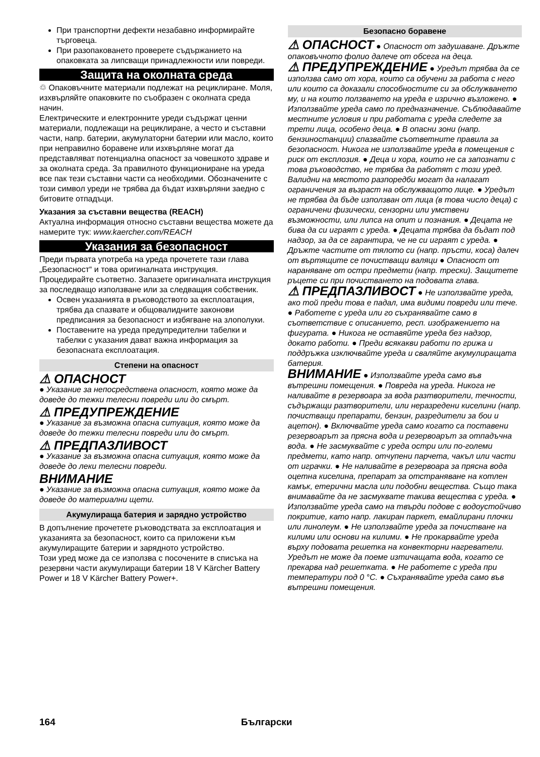При транспортни дефекти незабавно информирайте търговеца.
При разопаковането проверете съдържанието на опаковката за липсващи принадлежности или повреди.
Защита на околната среда
♲ Опаковъчните материали подлежат на рециклиране. Моля, изхвърляйте опаковките по съобразен с околната среда начин.
Електрическите и електронните уреди съдържат ценни материали, подлежащи на рециклиране, а често и съставни части, напр. батерии, акумулаторни батерии или масло, които при неправилно боравене или изхвърляне могат да представляват потенциална опасност за човешкото здраве и за околната среда. За правилното функциониране на уреда все пак тези съставни части са необходими. Обозначените с този символ уреди не трябва да бъдат изхвърляни заедно с битовите отпадъци.
Указания за съставни вещества (REACH)
Актуална информация относно съставни вещества можете да намерите тук: www.kaercher.com/REACH
Указания за безопасност
Преди първата употреба на уреда прочетете тази глава „Безопасност“ и това оригиналната инструкция. Процедирайте съответно. Запазете оригиналната инструкция за последващо използване или за следващия собственик.
Освен указанията в ръководството за експлоатация, трябва да спазвате и общовалидните законови предписания за безопасност и избягване на злополуки.
Поставените на уреда предупредителни табелки и табелки с указания дават важна информация за безопасната експлоатация.
Степени на опасност
⚠ ОПАСНОСТ
● Указание за непосредствена опасност, която може да доведе до тежки телесни повреди или до смърт.
⚠ ПРЕДУПРЕЖДЕНИЕ
● Указание за възможна опасна ситуация, която може да доведе до тежки телесни повреди или до смърт.
⚠ ПРЕДПАЗЛИВОСТ
● Указание за възможна опасна ситуация, която може да доведе до леки телесни повреди.
ВНИМАНИЕ
● Указание за възможна опасна ситуация, която може да доведе до материални щети.
Акумулираща батерия и зарядно устройство
В допълнение прочетете ръководствата за експлоатация и указанията за безопасност, които са приложени към акумулиращите батерии и зарядното устройство.
Този уред може да се използва с посочените в списъка на резервни части акумулиращи батерии 18 V Kärcher Battery Power и 18 V Kärcher Battery Power+.
Безопасно боравене
⚠ ОПАСНОСТ ● Опасност от задушаване. Дръжте опаковъчното фолио далече от обсега на деца.
⚠ ПРЕДУПРЕЖДЕНИЕ ● Уредът трябва да се използва само от хора, които са обучени за работа с него или които са доказали способностите си за обслужването му, и на които ползването на уреда е изрично възложено. ● Използвайте уреда само по предназначение. Съблюдавайте местните условия и при работата с уреда следете за трети лица, особено деца. ● В опасни зони (напр. бензиностанции) спазвайте съответните правила за безопасност. Никога не използвайте уреда в помещения с риск от експлозия. ● Деца и хора, които не са запознати с това ръководство, не трябва да работят с този уред. Валидни на мястото разпоредби могат да налагат ограничения за възраст на обслужващото лице. ● Уредът не трябва да бъде използван от лица (в това число деца) с ограничени физически, сензорни или умствени възможности, или липса на опит и познания. ● Децата не бива да си играят с уреда. ● Децата трябва да бъдат под надзор, за да се гарантира, че не си играят с уреда. ● Дръжте частите от тялото си (напр. пръсти, коса) далеч от въртящите се почистващи валяци ● Опасност от нараняване от остри предмети (напр. трески). Защитете ръцете си при почистването на подовата глава.
⚠ ПРЕДПАЗЛИВОСТ ● Не използвайте уреда, ако той преди това е падал, има видими повреди или тече. ● Работете с уреда или го съхранявайте само в съответствие с описанието, респ. изображението на фигурата. ● Никога не оставяйте уреда без надзор, докато работи. ● Преди всякакви работи по грижа и поддръжка изключвайте уреда и сваляйте акумулиращата батерия.
ВНИМАНИЕ ● Използвайте уреда само във вътрешни помещения. ● Повреда на уреда. Никога не наливайте в резервоара за вода разтворители, течности, съдържащи разтворители, или неразредени киселини (напр. почистващи препарати, бензин, разредители за бои и ацетон). ● Включвайте уреда само когато са поставени резервоарът за прясна вода и резервоарът за отпадъчна вода. ● Не засмуквайте с уреда остри или по-големи предмети, като напр. отчупени парчета, чакъл или части от играчки. ● Не наливайте в резервоара за прясна вода оцетна киселина, препарат за отстраняване на котлен камък, етерични масла или подобни вещества. Също така внимавайте да не засмуквате такива вещества с уреда. ● Използвайте уреда само на твърди подове с водоустойчиво покритие, като напр. лакиран паркет, емайлирани плочки или линолеум. ● Не използвайте уреда за почистване на килими или основи на килими. ● Не прокарвайте уреда върху подовата решетка на конвекторни нагреватели. Уредът не може да поеме изтичащата вода, когато се прекарва над решетката. ● Не работете с уреда при температури под 0 °C. ● Съхранявайте уреда само във вътрешни помещения.
164 Български